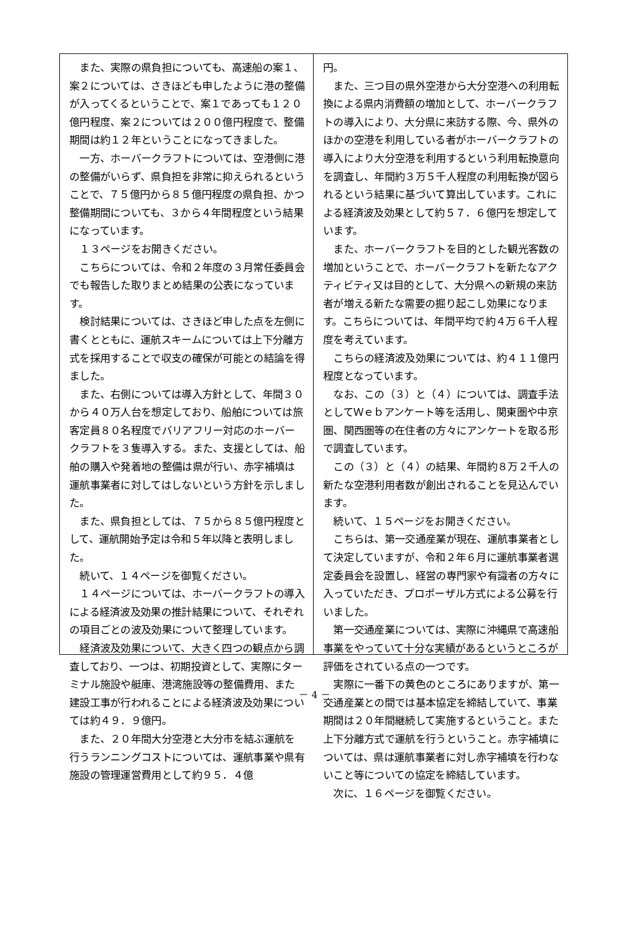また、実際の県負担についても、高速船の案１、案２については、さきほども申したように港の整備が入ってくるということで、案１であっても１２０億円程度、案２については２００億円程度で、整備期間は約１２年ということになってきました。
　一方、ホーバークラフトについては、空港側に港の整備がいらず、県負担を非常に抑えられるということで、７５億円から８５億円程度の県負担、かつ整備期間についても、３から４年間程度という結果になっています。
　１３ページをお開きください。
　こちらについては、令和２年度の３月常任委員会でも報告した取りまとめ結果の公表になっています。
　検討結果については、さきほど申した点を左側に書くとともに、運航スキームについては上下分離方式を採用することで収支の確保が可能との結論を得ました。
　また、右側については導入方針として、年間３０から４０万人台を想定しており、船舶については旅客定員８０名程度でバリアフリー対応のホーバークラフトを３隻導入する。また、支援としては、船舶の購入や発着地の整備は県が行い、赤字補填は運航事業者に対してはしないという方針を示しました。
　また、県負担としては、７５から８５億円程度として、運航開始予定は令和５年以降と表明しました。
　続いて、１４ページを御覧ください。
　１４ページについては、ホーバークラフトの導入による経済波及効果の推計結果について、それぞれの項目ごとの波及効果について整理しています。
　経済波及効果について、大きく四つの観点から調査しており、一つは、初期投資として、実際にターミナル施設や艇庫、港湾施設等の整備費用、また建設工事が行われることによる経済波及効果については約４９．９億円。
　また、２０年間大分空港と大分市を結ぶ運航を行うランニングコストについては、運航事業や県有施設の管理運営費用として約９５．４億
円。
　また、三つ目の県外空港から大分空港への利用転換による県内消費額の増加として、ホーバークラフトの導入により、大分県に来訪する際、今、県外のほかの空港を利用している者がホーバークラフトの導入により大分空港を利用するという利用転換意向を調査し、年間約３万５千人程度の利用転換が図られるという結果に基づいて算出しています。これによる経済波及効果として約５７．６億円を想定しています。
　また、ホーバークラフトを目的とした観光客数の増加ということで、ホーバークラフトを新たなアクティビティ又は目的として、大分県への新規の来訪者が増える新たな需要の掘り起こし効果になります。こちらについては、年間平均で約４万６千人程度を考えています。
　こちらの経済波及効果については、約４１１億円程度となっています。
　なお、この（３）と（４）については、調査手法としてＷｅｂアンケート等を活用し、関東圏や中京圏、関西圏等の在住者の方々にアンケートを取る形で調査しています。
　この（３）と（４）の結果、年間約８万２千人の新たな空港利用者数が創出されることを見込んでいます。
　続いて、１５ページをお開きください。
　こちらは、第一交通産業が現在、運航事業者として決定していますが、令和２年６月に運航事業者選定委員会を設置し、経営の専門家や有識者の方々に入っていただき、プロポーザル方式による公募を行いました。
　第一交通産業については、実際に沖縄県で高速船事業をやっていて十分な実績があるというところが評価をされている点の一つです。
　実際に一番下の黄色のところにありますが、第一交通産業との間では基本協定を締結していて、事業期間は２０年間継続して実施するということ。また上下分離方式で運航を行うということ。赤字補填については、県は運航事業者に対し赤字補填を行わないこと等についての協定を締結しています。
　次に、１６ページを御覧ください。
－ 4 －